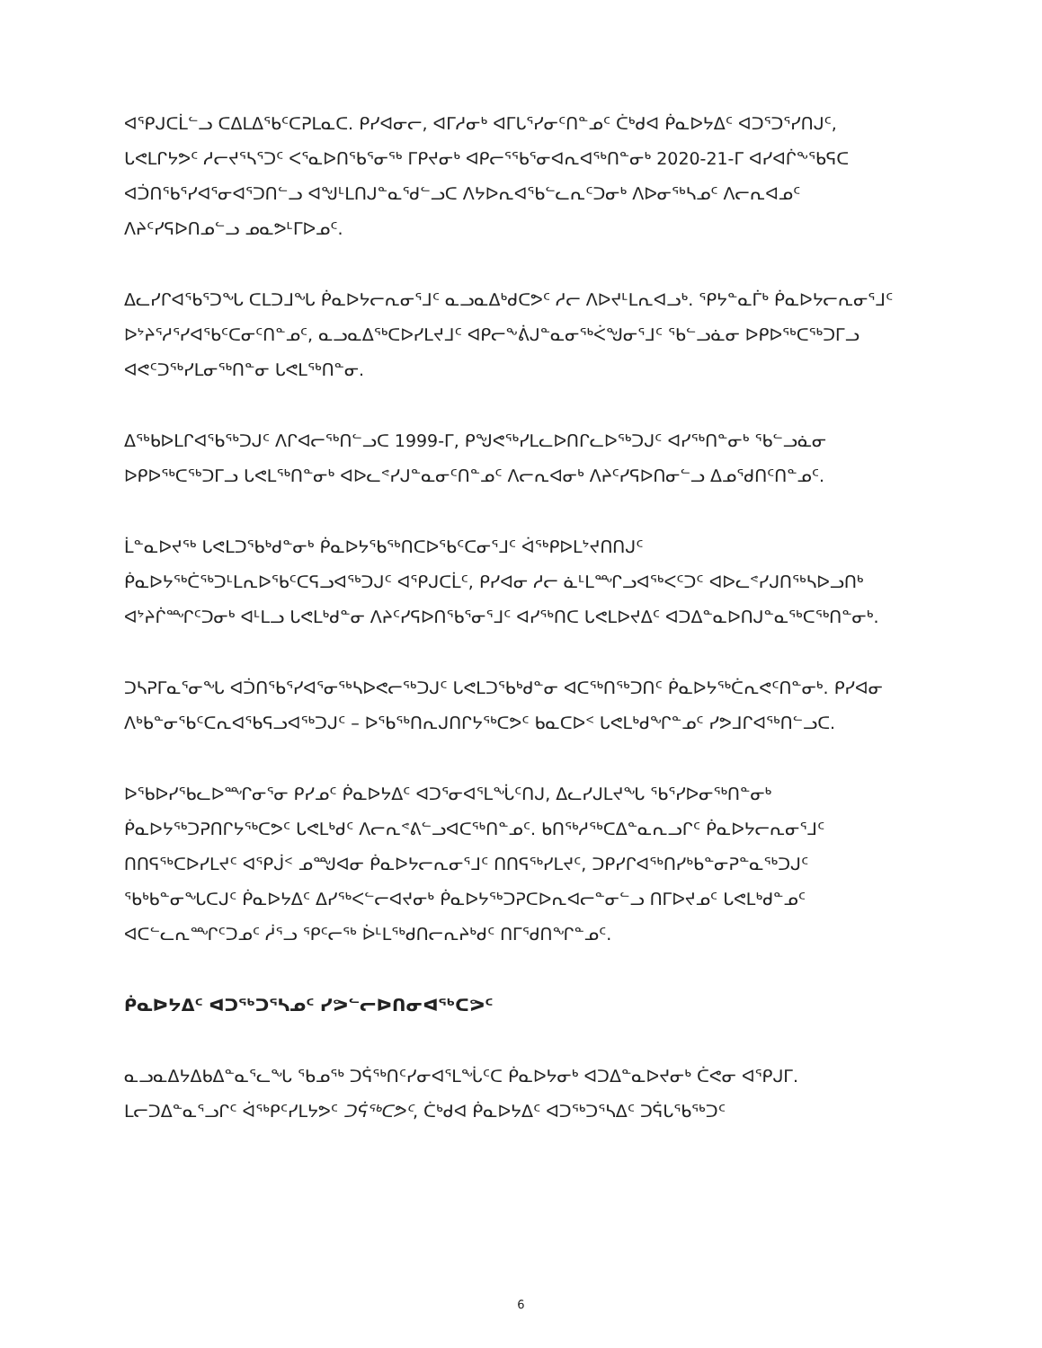ᐊᕿᒍᑕᒫᓪᓗ ᑕᐃᒪᐃᖃᑦᑕᕈᒪᓇᑕ. ᑭᓯᐊᓂᓕ, ᐊᒥᓱᓂᒃ ᐊᒥᒐᕐᓯᓂᑦᑎᓐᓄᑦ ᑖᒃᑯᐊ ᑮᓇᐅᔭᐃᑦ ᐊᑐᕐᑐᕐᓯᑎᒍᑦ, ᒐᕙᒪᒋᔭᕗᑦ ᓱᓕᔪᕐᓴᕐᑐᑦ ᐸᕐᓇᐅᑎᖃᕐᓂᖅ ᒥᑭᔪᓂᒃ ᐊᑭᓕᕐᖃᕐᓂᐊᕆᐊᖅᑎᓐᓂᒃ 2020-21-ᒥ ᐊᓯᐊᒌᖕᖃᕋᑕ ᐊᑑᑎᖃᕐᓯᐊᕐᓂᐊᕐᑐᑎᓪᓗ ᐊᖑᒻᒪᑎᒍᓐᓇᕐᑯᓪᓗᑕ ᐱᔭᐅᕆᐊᖃᓪᓚᕆᑦᑐᓂᒃ ᐱᐅᓂᖅᓴᓄᑦ ᐱᓕᕆᐊᓄᑦ ᐱᔨᑦᓯᕋᐅᑎᓄᓪᓗ ᓄᓇᕗᒻᒥᐅᓄᑦ.
ᐃᓚᓯᒋᐊᖃᕐᑐᖓ ᑕᒪᑐᒧᖓ ᑮᓇᐅᔭᓕᕆᓂᕐᒧᑦ ᓇᓗᓇᐃᒃᑯᑕᕗᑦ ᓱᓕ ᐱᐅᔪᒻᒪᕆᐊᓗᒃ. ᕿᔭᓐᓇᒦᒃ ᑮᓇᐅᔭᓕᕆᓂᕐᒧᑦ ᐅᔾᔨᕐᓱᕐᓯᐊᖃᑦᑕᓂᑦᑎᓐᓄᑦ, ᓇᓗᓇᐃᖅᑕᐅᓯᒪᔪᒧᑦ ᐊᑭᓕᖕᕖᒍᓐᓇᓂᖅᐹᖑᓂᕐᒧᑦ ᖃᓪᓗᓈᓂ ᐅᑭᐅᖅᑕᖅᑐᒥᓗ ᐊᕙᑦᑐᖅᓯᒪᓂᖅᑎᓐᓂ ᒐᕙᒪᖅᑎᓐᓂ.
ᐃᖅᑲᐅᒪᒋᐊᖃᖅᑐᒍᑦ ᐱᒋᐊᓕᖅᑎᓪᓗᑕ 1999-ᒥ, ᑭᖑᕙᖅᓯᒪᓚᐅᑎᒋᓚᐅᖅᑐᒍᑦ ᐊᓯᖅᑎᓐᓂᒃ ᖃᓪᓗᓈᓂ ᐅᑭᐅᖅᑕᖅᑐᒥᓗ ᒐᕙᒪᖅᑎᓐᓂᒃ ᐊᐅᓚᕝᓯᒍᓐᓇᓂᑦᑎᓐᓄᑦ ᐱᓕᕆᐊᓂᒃ ᐱᔨᑦᓯᕋᐅᑎᓂᓪᓗ ᐃᓄᕐᑯᑎᑦᑎᓐᓄᑦ.
ᒫᓐᓇᐅᔪᖅ ᒐᕙᒪᑐᖃᒃᑯᓐᓂᒃ ᑮᓇᐅᔭᖃᖅᑎᑕᐅᖃᑦᑕᓂᕐᒧᑦ ᐋᖅᑭᐅᒪᔾᔪᑎᑎᒍᑦ ᑮᓇᐅᔭᖅᑖᖅᑐᒻᒪᕆᐅᖃᑦᑕᕋᓗᐊᖅᑐᒍᑦ ᐊᕿᒍᑕᒫᑦ, ᑭᓯᐊᓂ ᓱᓕ ᓈᒻᒪᙱᓗᐊᖅᐸᑦᑐᑦ ᐊᐅᓚᕝᓯᒍᑎᖅᓴᐅᓗᑎᒃ ᐊᔾᔨᒌᙱᑦᑐᓂᒃ ᐊᒻᒪᓗ ᒐᕙᒪᒃᑯᓐᓂ ᐱᔨᑦᓯᕋᐅᑎᖃᕐᓂᕐᒧᑦ ᐊᓯᖅᑎᑕ ᒐᕙᒪᐅᔪᐃᑦ ᐊᑐᐃᓐᓇᐅᑎᒍᓐᓇᖅᑕᖅᑎᓐᓂᒃ.
ᑐᓴᕈᒥᓇᕐᓂᖓ ᐊᑑᑎᖃᕐᓯᐊᕐᓂᖅᓴᐅᕙᓕᖅᑐᒍᑦ ᒐᕙᒪᑐᖃᒃᑯᓐᓂ ᐊᑕᖅᑎᖅᑐᑎᑦ ᑮᓇᐅᔭᖅᑖᕆᕙᑦᑎᓐᓂᒃ. ᑭᓯᐊᓂ ᐱᒃᑲᓐᓂᖃᑦᑕᕆᐊᖃᕋᓗᐊᖅᑐᒍᑦ – ᐅᖃᖅᑎᕆᒍᑎᒋᔭᖅᑕᕗᑦ ᑲᓇᑕᐅᑉ ᒐᕙᒪᒃᑯᖏᓐᓄᑦ ᓯᕗᒧᒋᐊᖅᑎᓪᓗᑕ.
ᐅᖃᐅᓯᖃᓚᐅᙱᓂᕐᓂ ᑭᓯᓄᑦ ᑮᓇᐅᔭᐃᑦ ᐊᑐᕐᓂᐊᕐᒪᖔᑦᑎᒍ, ᐃᓚᓯᒍᒪᔪᖓ ᖃᕐᓯᐅᓂᖅᑎᓐᓂᒃ ᑮᓇᐅᔭᖅᑐᕈᑎᒋᔭᖅᑕᕗᑦ ᒐᕙᒪᒃᑯᑦ ᐱᓕᕆᕝᕕᓪᓗᐊᑕᖅᑎᓐᓄᑦ. ᑲᑎᖅᓱᖅᑕᐃᓐᓇᕆᓗᒋᑦ ᑮᓇᐅᔭᓕᕆᓂᕐᒧᑦ ᑎᑎᕋᖅᑕᐅᓯᒪᔪᑦ ᐊᕿᒎᑉ ᓄᙳᐊᓂ ᑮᓇᐅᔭᓕᕆᓂᕐᒧᑦ ᑎᑎᕋᖅᓯᒪᔪᑦ, ᑐᑭᓯᒋᐊᖅᑎᓯᒃᑲᓐᓂᕈᓐᓇᖅᑐᒍᑦ ᖃᒃᑲᓐᓂᖓᑕᒍᑦ ᑮᓇᐅᔭᐃᑦ ᐃᓯᖅᐸᓪᓕᐊᔪᓂᒃ ᑮᓇᐅᔭᖅᑐᕈᑕᐅᕆᐊᓕᓐᓂᓪᓗ ᑎᒥᐅᔪᓄᑦ ᒐᕙᒪᒃᑯᓐᓄᑦ ᐊᑕᓪᓚᕆᙱᑦᑐᓄᑦ ᓲᕐᓗ ᕿᑦᓕᖅ ᐆᒻᒪᖅᑯᑎᓕᕆᔨᒃᑯᑦ ᑎᒥᖁᑎᖏᓐᓄᑦ.
ᑮᓇᐅᔭᐃᑦ ᐊᑐᖅᑐᕐᓴᓄᑦ ᓯᕗᓪᓕᐅᑎᓂᐊᖅᑕᕗᑦ
ᓇᓗᓇᐃᔭᐃᑲᐃᓐᓇᕐᓚᖓ ᖃᓄᖅ ᑐᕌᖅᑎᑦᓯᓂᐊᕐᒪᖔᑦᑕ ᑮᓇᐅᔭᓂᒃ ᐊᑐᐃᓐᓇᐅᔪᓂᒃ ᑖᕙᓂ ᐊᕿᒍᒥ. ᒪᓕᑐᐃᓐᓇᕐᓗᒋᑦ ᐋᖅᑭᑦᓯᒪᔭᕗᑦ ᑐᕌᖅᑕᕗᑦ, ᑖᒃᑯᐊ ᑮᓇᐅᔭᐃᑦ ᐊᑐᖅᑐᕐᓴᐃᑦ ᑐᕌᒐᖃᖅᑐᑦ
6